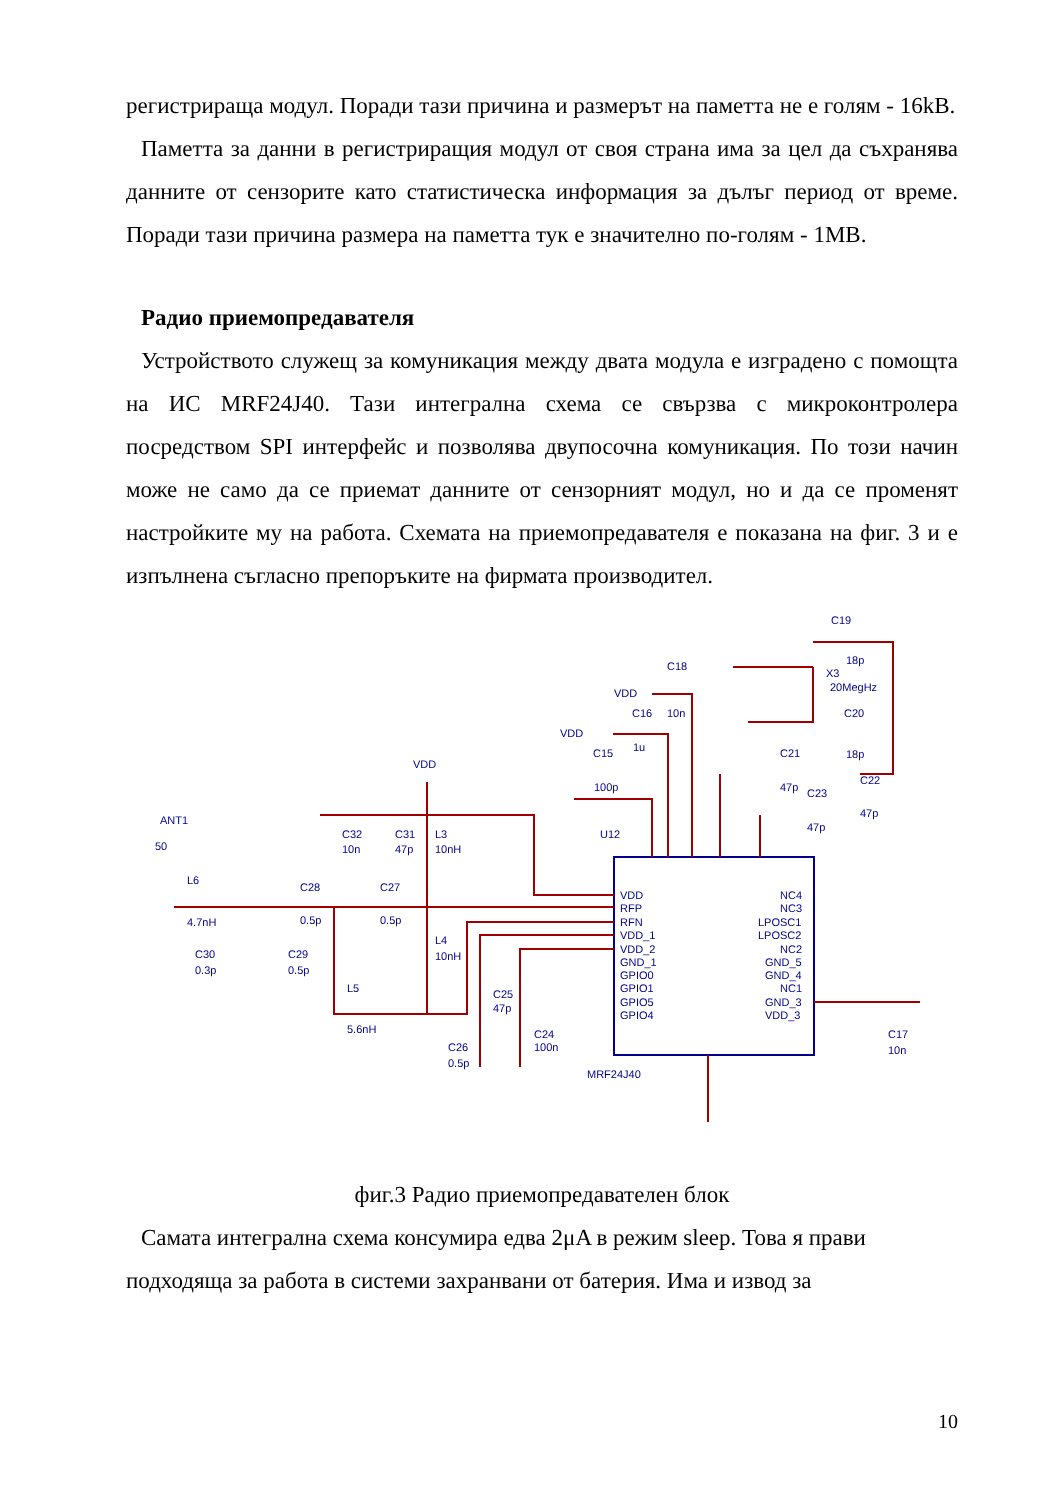регистрираща модул. Поради тази причина и размерът на паметта не е голям - 16kB.
Паметта за данни в регистриращия модул от своя страна има за цел да съхранява данните от сензорите като статистическа информация за дълъг период от време. Поради тази причина размера на паметта тук е значително по-голям - 1MB.
Радио приемопредавателя
Устройството служещ за комуникация между двата модула е изградено с помощта на ИС MRF24J40. Тази интегрална схема се свързва с микроконтролера посредством SPI интерфейс и позволява двупосочна комуникация. По този начин може не само да се приемат данните от сензорният модул, но и да се променят настройките му на работа. Схемата на приемопредавателя е показана на фиг. 3 и е изпълнена съгласно препоръките на фирмата производител.
C19
C18
VDD
C16
VDD
C15
VDD
ANT1
50
L6
4.7nH
C30
0.3p
C29
0.5p
C28
0.5p
C27
0.5p
C32
10n
C31
47p
L3
10nH
L4
10nH
L5
5.6nH
C25
47p
C24
100n
C26
0.5p
U12
MRF24J40
VDD
RFP
RFN
VDD_1
VDD_2
GND_1
GPIO0
GPIO1
GPIO5
GPIO4
NC4
NC3
LPOSC1
LPOSC2
NC2
GND_5
GND_4
NC1
GND_3
VDD_3
18p
X3
20MegHz
C20
18p
10n
1u
100p
C21
47p
C23
C22
47p
47p
C17
10n
фиг.3 Радио приемопредавателен блок
Самата интегрална схема консумира едва 2μA в режим sleep. Това я прави подходяща за работа в системи захранвани от батерия. Има и извод за
10